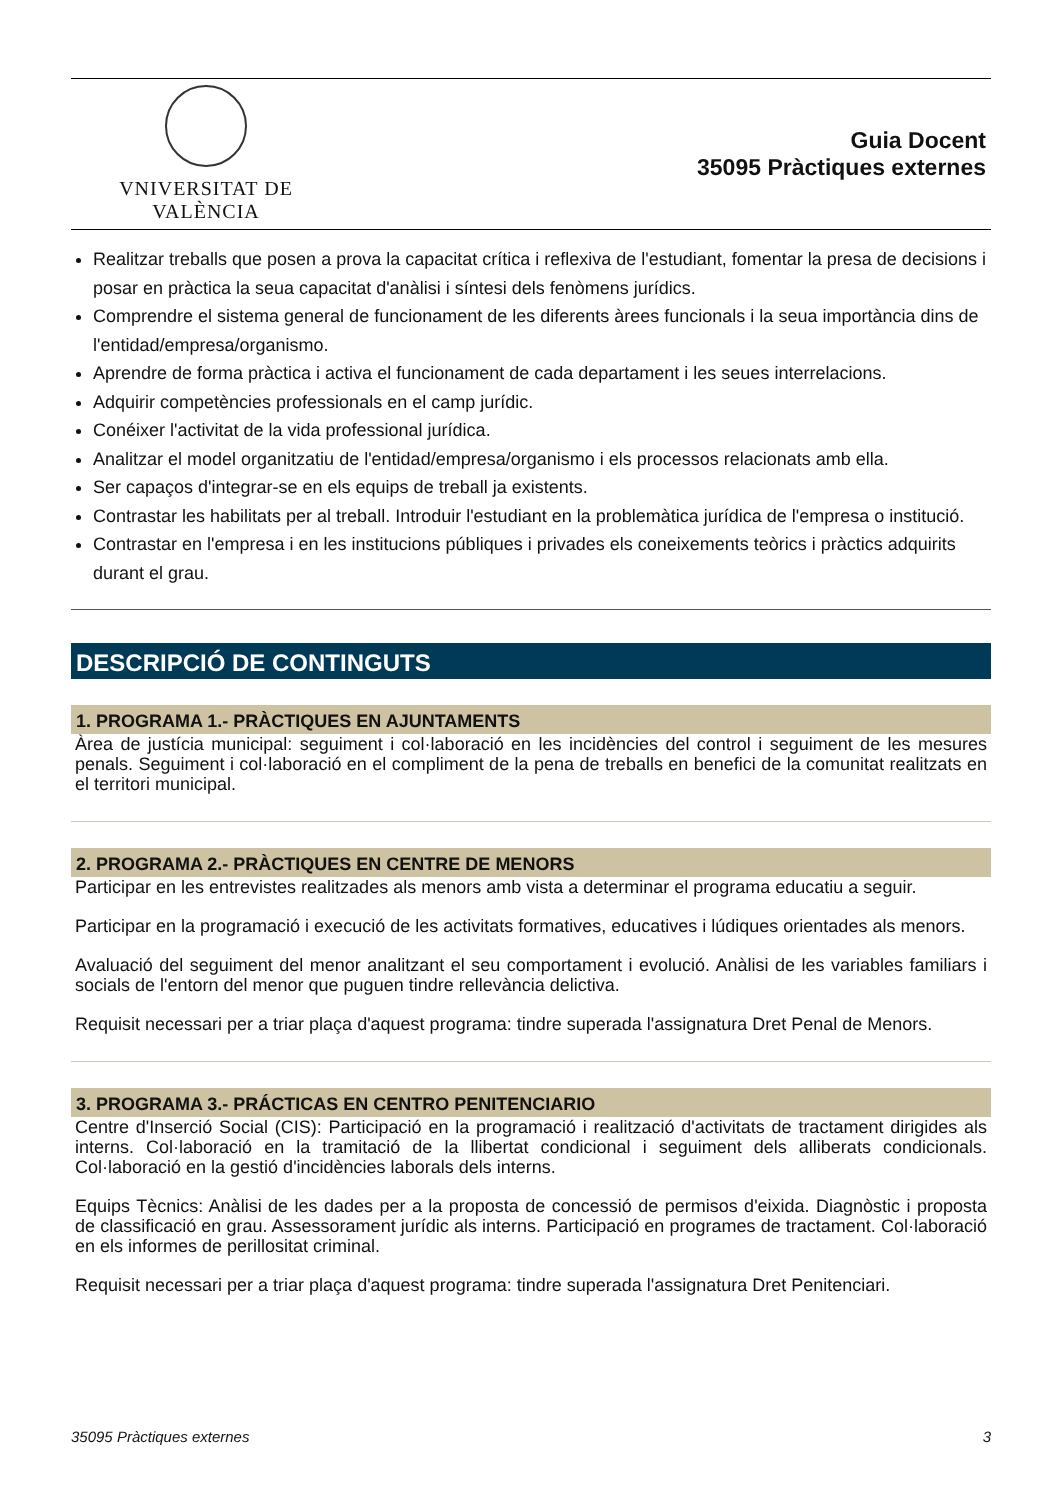VNIVERSITAT DE VALÈNCIA
Guia Docent
35095 Pràctiques externes
Realitzar treballs que posen a prova la capacitat crítica i reflexiva de l'estudiant, fomentar la presa de decisions i posar en pràctica la seua capacitat d'anàlisi i síntesi dels fenòmens jurídics.
Comprendre el sistema general de funcionament de les diferents àrees funcionals i la seua importància dins de l'entidad/empresa/organismo.
Aprendre de forma pràctica i activa el funcionament de cada departament i les seues interrelacions.
Adquirir competències professionals en el camp jurídic.
Conéixer l'activitat de la vida professional jurídica.
Analitzar el model organitzatiu de l'entidad/empresa/organismo i els processos relacionats amb ella.
Ser capaços d'integrar-se en els equips de treball ja existents.
Contrastar les habilitats per al treball. Introduir l'estudiant en la problemàtica jurídica de l'empresa o institució.
Contrastar en l'empresa i en les institucions públiques i privades els coneixements teòrics i pràctics adquirits durant el grau.
DESCRIPCIÓ DE CONTINGUTS
1. PROGRAMA 1.- PRÀCTIQUES EN AJUNTAMENTS
Àrea de justícia municipal: seguiment i col·laboració en les incidències del control i seguiment de les mesures penals. Seguiment i col·laboració en el compliment de la pena de treballs en benefici de la comunitat realitzats en el territori municipal.
2. PROGRAMA 2.- PRÀCTIQUES EN CENTRE DE MENORS
Participar en les entrevistes realitzades als menors amb vista a determinar el programa educatiu a seguir.
Participar en la programació i execució de les activitats formatives, educatives i lúdiques orientades als menors.
Avaluació del seguiment del menor analitzant el seu comportament i evolució. Anàlisi de les variables familiars i socials de l'entorn del menor que puguen tindre rellevància delictiva.
Requisit necessari per a triar plaça d'aquest programa: tindre superada l'assignatura Dret Penal de Menors.
3. PROGRAMA 3.- PRÁCTICAS EN CENTRO PENITENCIARIO
Centre d'Inserció Social (CIS): Participació en la programació i realització d'activitats de tractament dirigides als interns. Col·laboració en la tramitació de la llibertat condicional i seguiment dels alliberats condicionals. Col·laboració en la gestió d'incidències laborals dels interns.
Equips Tècnics: Anàlisi de les dades per a la proposta de concessió de permisos d'eixida. Diagnòstic i proposta de classificació en grau. Assessorament jurídic als interns. Participació en programes de tractament. Col·laboració en els informes de perillositat criminal.
Requisit necessari per a triar plaça d'aquest programa: tindre superada l'assignatura Dret Penitenciari.
35095 Pràctiques externes 3